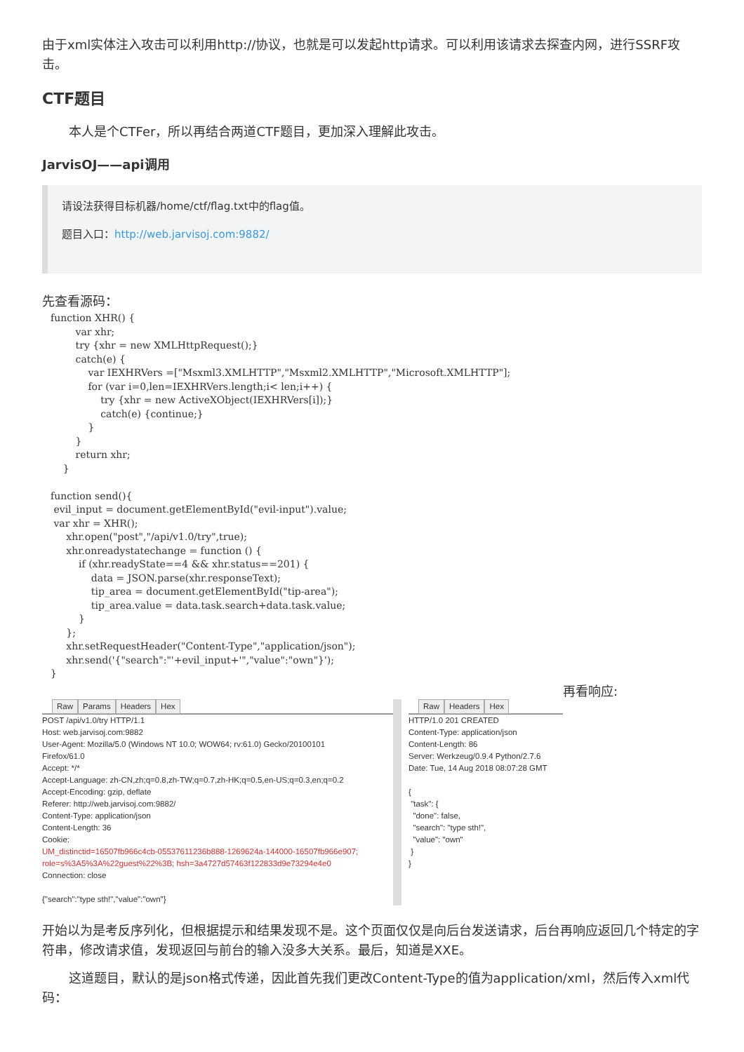由于xml实体注入攻击可以利用http://协议，也就是可以发起http请求。可以利用该请求去探查内网，进行SSRF攻击。
CTF题目
本人是个CTFer，所以再结合两道CTF题目，更加深入理解此攻击。
JarvisOJ——api调用
请设法获得目标机器/home/ctf/flag.txt中的flag值。
题目入口：http://web.jarvisoj.com:9882/
先查看源码：
function XHR() {
        var xhr;
        try {xhr = new XMLHttpRequest();}
        catch(e) {
            var IEXHRVers =["Msxml3.XMLHTTP","Msxml2.XMLHTTP","Microsoft.XMLHTTP"];
            for (var i=0,len=IEXHRVers.length;i< len;i++) {
                try {xhr = new ActiveXObject(IEXHRVers[i]);}
                catch(e) {continue;}
            }
        }
        return xhr;
    }

function send(){
 evil_input = document.getElementById("evil-input").value;
 var xhr = XHR();
     xhr.open("post","/api/v1.0/try",true);
     xhr.onreadystatechange = function () {
         if (xhr.readyState==4 && xhr.status==201) {
             data = JSON.parse(xhr.responseText);
             tip_area = document.getElementById("tip-area");
             tip_area.value = data.task.search+data.task.value;
         }
     };
     xhr.setRequestHeader("Content-Type","application/json");
     xhr.send('{"search":"'+evil_input+'","value":"own"}');
}
再看响应:
Raw Params Headers Hex
POST /api/v1.0/try HTTP/1.1
Host: web.jarvisoj.com:9882
User-Agent: Mozilla/5.0 (Windows NT 10.0; WOW64; rv:61.0) Gecko/20100101
Firefox/61.0
Accept: */*
Accept-Language: zh-CN,zh;q=0.8,zh-TW;q=0.7,zh-HK;q=0.5,en-US;q=0.3,en;q=0.2
Accept-Encoding: gzip, deflate
Referer: http://web.jarvisoj.com:9882/
Content-Type: application/json
Content-Length: 36
Cookie:
UM_distinctid=16507fb966c4cb-05537611236b888-1269624a-144000-16507fb966e907; role=s%3A5%3A%22guest%22%3B; hsh=3a4727d57463f122833d9e73294e4e0
Connection: close
{"search":"type sth!","value":"own"}
Raw Headers Hex
HTTP/1.0 201 CREATED
Content-Type: application/json
Content-Length: 86
Server: Werkzeug/0.9.4 Python/2.7.6
Date: Tue, 14 Aug 2018 08:07:28 GMT
{
"task": {
"done": false,
"search": "type sth!",
"value": "own"
}
}
开始以为是考反序列化，但根据提示和结果发现不是。这个页面仅仅是向后台发送请求，后台再响应返回几个特定的字符串，修改请求值，发现返回与前台的输入没多大关系。最后，知道是XXE。
这道题目，默认的是json格式传递，因此首先我们更改Content-Type的值为application/xml，然后传入xml代码：